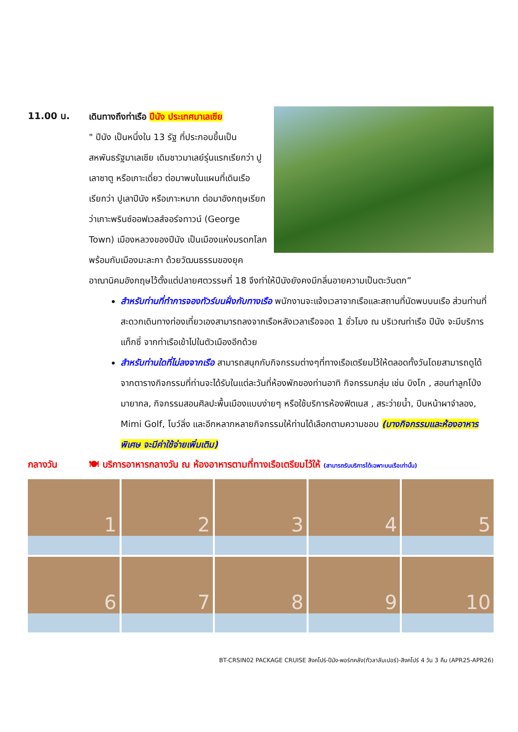11.00 น.
เดินทางถึงท่าเรือ ปีนัง ประเทศมาเลเซีย
" ปีนัง เป็นหนึ่งใน 13 รัฐ ที่ประกอบขึ้นเป็นสหพันธรัฐมาเลเซีย เดิมชาวมาเลย์รุ่นแรกเรียกว่า ปูเลาซาตู หรือเกาะเดี่ยว ต่อมาพบในแผนที่เดินเรือ เรียกว่า ปูเลาปีนัง หรือเกาะหมาก ต่อมาอังกฤษเรียกว่าเกาะพรินซ์ออฟเวลส์จอร์จทาวน์ (George Town) เมืองหลวงของปีนัง เป็นเมืองแห่งมรดกโลกพร้อมกับเมืองมะละกา ด้วยวัฒนธรรมของยุคอาณานิคมอังกฤษไว้ตั้งแต่ปลายศตวรรษที่ 18 จึงทำให้ปีนังยังคงมีกลิ่นอายความเป็นตะวันตก”
สำหรับท่านที่ทำการจองทัวร์บนฝั่งกับทางเรือ พนักงานจะแจ้งเวลาจากเรือและสถานที่นัดพบบนเรือ ส่วนท่านที่สะดวกเดินทางท่องเที่ยวเองสามารถลงจากเรือหลังเวลาเรือจอด 1 ชั่วโมง ณ บริเวณท่าเรือ ปีนัง จะมีบริการแท็กซี่ จากท่าเรือเข้าไปในตัวเมืองอีกด้วย
สำหรับท่านใดที่ไม่ลงจากเรือ สามารถสนุกกับกิจกรรมต่างๆที่ทางเรือเตรียมไว้ให้ตลอดทั้งวันโดยสามารถดูได้จากตารางกิจกรรมที่ท่านจะได้รับในแต่ละวันที่ห้องพักของท่านอาทิ กิจกรรมกลุ่ม เช่น บิงโก , สอนทำลูกโป่งมายากล, กิจกรรมสอนศิลปะพื้นเมืองแบบง่ายๆ หรือใช้บริการห้องฟิตเนส , สระว่ายน้ำ, ปีนหน้าผาจำลอง, Mimi Golf, โบว์ลิ่ง และอีกหลากหลายกิจกรรมให้ท่านได้เลือกตามความชอบ (บางกิจกรรมและห้องอาหารพิเศษ จะมีค่าใช้จ่ายเพิ่มเติม)
กลางวัน 🍽 บริการอาหารกลางวัน ณ ห้องอาหารตามที่ทางเรือเตรียมไว้ให้ (สามารถรับบริการได้เฉพาะบนเรือเท่านั้น)
1
2
3
4
5
6
7
8
9
10
BT-CRSIN02 PACKAGE CRUISE สิงคโปร์-ปีนัง-พอร์ทคลัง(กัวลาลัมเปอร์)-สิงคโปร์ 4 วัน 3 คืน (APR25-APR26)